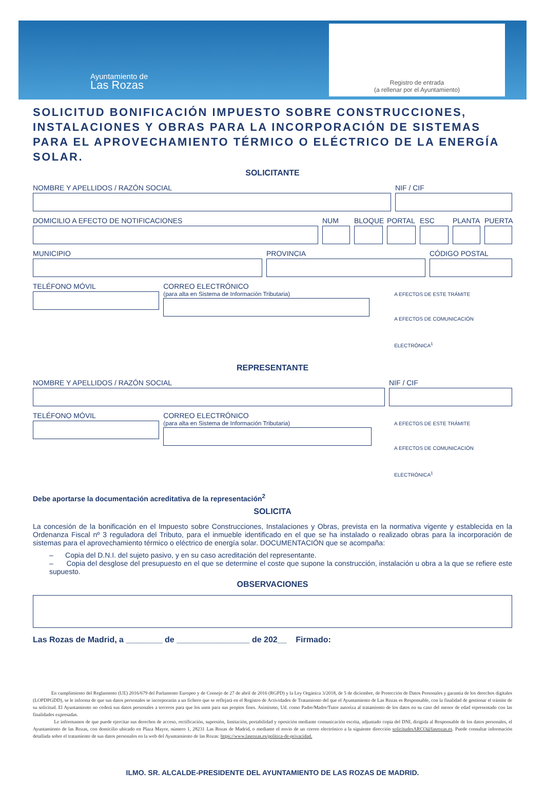Ayuntamiento de
Las Rozas
Registro de entrada
(a rellenar por el Ayuntamiento)
SOLICITUD BONIFICACIÓN IMPUESTO SOBRE CONSTRUCCIONES, INSTALACIONES Y OBRAS PARA LA INCORPORACIÓN DE SISTEMAS PARA EL APROVECHAMIENTO TÉRMICO O ELÉCTRICO DE LA ENERGÍA SOLAR.
SOLICITANTE
NOMBRE Y APELLIDOS / RAZÓN SOCIAL
NIF / CIF
DOMICILIO A EFECTO DE NOTIFICACIONES
NUM BLOQUE PORTAL ESC PLANTA PUERTA
MUNICIPIO PROVINCIA CÓDIGO POSTAL
TELÉFONO MÓVIL CORREO ELECTRÓNICO
(para alta en Sistema de Información Tributaria)
A EFECTOS DE ESTE TRÁMITE
A EFECTOS DE COMUNICACIÓN ELECTRÓNICA<sup>1</sup>
REPRESENTANTE
NOMBRE Y APELLIDOS / RAZÓN SOCIAL
NIF / CIF
TELÉFONO MÓVIL CORREO ELECTRÓNICO
(para alta en Sistema de Información Tributaria)
A EFECTOS DE ESTE TRÁMITE
A EFECTOS DE COMUNICACIÓN ELECTRÓNICA<sup>1</sup>
Debe aportarse la documentación acreditativa de la representación<sup>2</sup>
SOLICITA
La concesión de la bonificación en el Impuesto sobre Construcciones, Instalaciones y Obras, prevista en la normativa vigente y establecida en la Ordenanza Fiscal nº 3 reguladora del Tributo, para el inmueble identificado en el que se ha instalado o realizado obras para la incorporación de sistemas para el aprovechamiento térmico o eléctrico de energía solar. DOCUMENTACIÓN que se acompaña:
– Copia del D.N.I. del sujeto pasivo, y en su caso acreditación del representante.
– Copia del desglose del presupuesto en el que se determine el coste que supone la construcción, instalación u obra a la que se refiere este supuesto.
OBSERVACIONES
Las Rozas de Madrid, a ________ de ________________ de 202__ Firmado:
En cumplimiento del Reglamento (UE) 2016/679 del Parlamento Europeo y de Consejo de 27 de abril de 2016 (RGPD) y la Ley Orgánica 3/2018, de 5 de diciembre, de Protección de Datos Personales y garantía de los derechos digitales (LOPDPGDD), se le informa de que sus datos personales se incorporarán a un fichero que se reflejará en el Registro de Actividades de Tratamiento del que el Ayuntamiento de Las Rozas es Responsable, con la finalidad de gestionar el trámite de su solicitud. El Ayuntamiento no cederá sus datos personales a terceros para que los usen para sus propios fines. Asimismo, Ud. como Padre/Madre/Tutor autoriza al tratamiento de los datos en su caso del menor de edad representado con las finalidades expresadas.
Le informamos de que puede ejercitar sus derechos de acceso, rectificación, supresión, limitación, portabilidad y oposición mediante comunicación escrita, adjuntado copia del DNI, dirigida al Responsable de los datos personales, el Ayuntamiento de las Rozas, con domicilio ubicado en Plaza Mayor, número 1, 28231 Las Rozas de Madrid, o mediante el envio de un correo electrónico a la siguiente dirección solicitudesARCO@lasrozas.es. Puede consultar información detallada sobre el tratamiento de sus datos personales en la web del Ayuntamiento de las Rozas: https://www.lasrozas.es/politica-de-privacidad.
ILMO. SR. ALCALDE-PRESIDENTE DEL AYUNTAMIENTO DE LAS ROZAS DE MADRID.